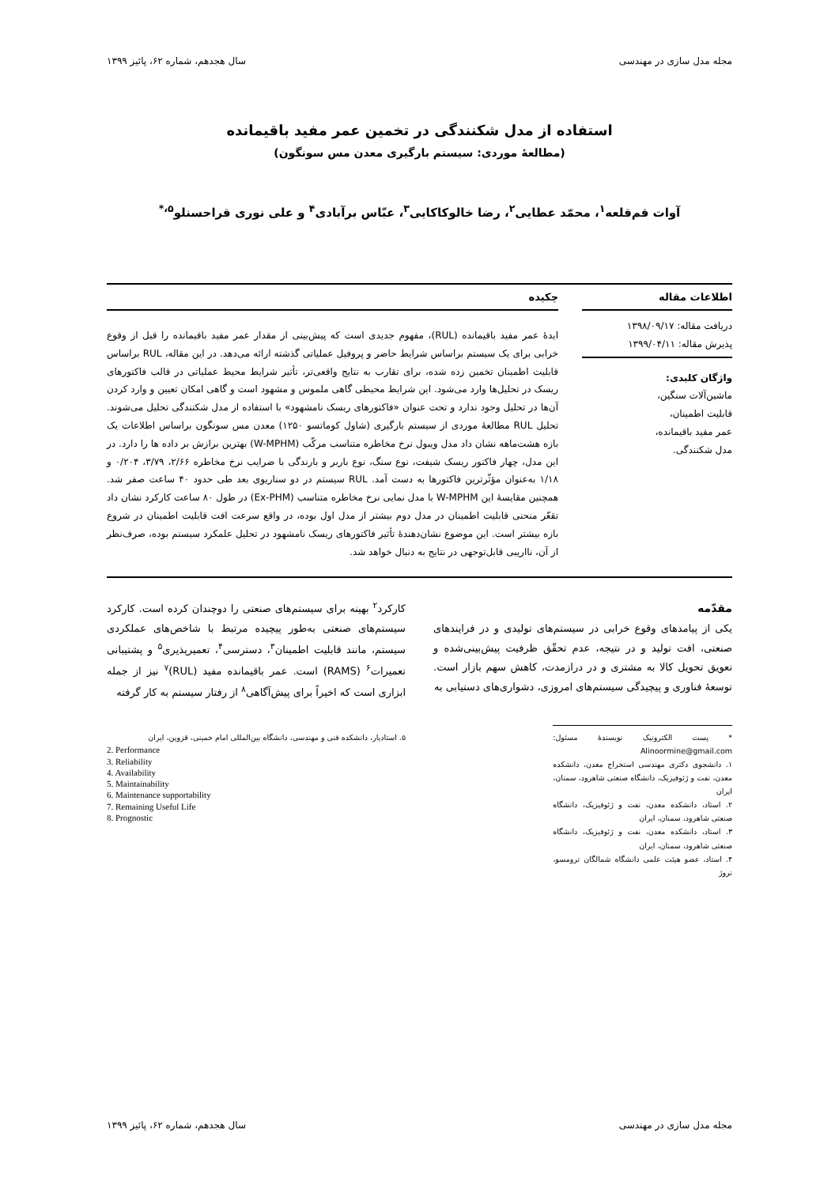مجله مدل سازی در مهندسی سال هجدهم، شماره ۶۲، پائیز ۱۳۹۹
استفاده از مدل شکنندگی در تخمین عمر مفید باقیمانده
(مطالعهٔ موردی: سیستم بارگیری معدن مس سونگون)
آوات قم‌قلعه<sup>۱</sup>، محمّد عطایی<sup>۲</sup>، رضا خالوکاکایی<sup>۳</sup>، عبّاس برآبادی<sup>۴</sup> و علی نوری قراحسنلو<sup>۵،*</sup>
اطلاعات مقاله
دریافت مقاله: ۱۳۹۸/۰۹/۱۷
پذیرش مقاله: ۱۳۹۹/۰۴/۱۱
واژگان کلیدی:
ماشین‌آلات سنگین،
قابلیت اطمینان،
عمر مفید باقیمانده،
مدل شکنندگی.
چکیده
ایدهٔ عمر مفید باقیمانده (RUL)، مفهوم جدیدی است که پیش‌بینی از مقدار عمر مفید باقیمانده را قبل از وقوع خرابی برای یک سیستم براساس شرایط حاضر و پروفیل عملیاتی گذشته ارائه می‌دهد. در این مقاله، RUL براساس قابلیت اطمینان تخمین زده شده، برای تقارب به نتایج واقعی‌تر، تأثیر شرایط محیط عملیاتی در قالب فاکتورهای ریسک در تحلیل‌ها وارد می‌شود. این شرایط محیطی گاهی ملموس و مشهود است و گاهی امکان تعیین و وارد کردن آن‌ها در تحلیل وجود ندارد و تحت عنوان «فاکتورهای ریسک نامشهود» با استفاده از مدل شکنندگی تحلیل می‌شوند. تحلیل RUL مطالعهٔ موردی از سیستم بارگیری (شاول کوماتسو ۱۲۵۰) معدن مس سونگون براساس اطلاعات یک بازه هشت‌ماهه نشان داد مدل ویبول نرخ مخاطره متناسب مرکّب (W-MPHM) بهترین برازش بر داده ها را دارد. در این مدل، چهار فاکتور ریسک شیفت، نوع سنگ، نوع باربر و بارندگی با ضرایب نرخ مخاطره ۲/۶۶، ۳/۷۹، ۰/۲۰۴ و ۱/۱۸ به‌عنوان مؤثّرترین فاکتورها به دست آمد. RUL سیستم در دو سناریوی بعد طی حدود ۴۰ ساعت صفر شد. همچنین مقایسهٔ این W-MPHM با مدل نمایی نرخ مخاطره متناسب (Ex-PHM) در طول ۸۰ ساعت کارکرد نشان داد تقعّر منحنی قابلیت اطمینان در مدل دوم بیشتر از مدل اول بوده، در واقع سرعت افت قابلیت اطمینان در شروع بازه بیشتر است. این موضوع نشان‌دهندهٔ تأثیر فاکتورهای ریسک نامشهود در تحلیل علمکرد سیستم بوده، صرف‌نظر از آن، نااریبی قابل‌توجهی در نتایج به دنبال خواهد شد.
مقدّمه
یکی از پیامدهای وقوع خرابی در سیستم‌های تولیدی و در فرایندهای صنعتی، افت تولید و در نتیجه، عدم تحقّق ظرفیت پیش‌بینی‌شده و تعویق تحویل کالا به مشتری و در درازمدت، کاهش سهم بازار است. توسعهٔ فناوری و پیچیدگی سیستم‌های امروزی، دشواری‌های دستیابی به
* پست الکترونیک نویسندهٔ مسئول: Alinoormine@gmail.com
۱. دانشجوی دکتری مهندسی استخراج معدن، دانشکده معدن، نفت و ژئوفیزیک، دانشگاه صنعتی شاهرود، سمنان، ایران
۲. استاد، دانشکده معدن، نفت و ژئوفیزیک، دانشگاه صنعتی شاهرود، سمنان، ایران
۳. استاد، دانشکده معدن، نفت و ژئوفیزیک، دانشگاه صنعتی شاهرود، سمنان، ایران
۴. استاد، عضو هیئت علمی دانشگاه شمالگان ترومسو، نروژ
کارکرد<sup>۲</sup> بهینه برای سیستم‌های صنعتی را دوچندان کرده است. کارکرد سیستم‌های صنعتی به‌طور پیچیده مرتبط با شاخص‌های عملکردی سیستم، مانند قابلیت اطمینان<sup>۳</sup>، دسترسی<sup>۴</sup>، تعمیرپذیری<sup>۵</sup> و پشتیبانی تعمیرات<sup>۶</sup> (RAMS) است. عمر باقیمانده مفید (RUL)<sup>۷</sup> نیز از جمله ابزاری است که اخیراً برای پیش‌آگاهی<sup>۸</sup> از رفتار سیستم به کار گرفته
۵. استادیار، دانشکده فنی و مهندسی، دانشگاه بین‌المللی امام خمینی، قزوین، ایران
2. Performance
3. Reliability
4. Availability
5. Maintainability
6. Maintenance supportability
7. Remaining Useful Life
8. Prognostic
مجله مدل سازی در مهندسی سال هجدهم، شماره ۶۲، پائیز ۱۳۹۹